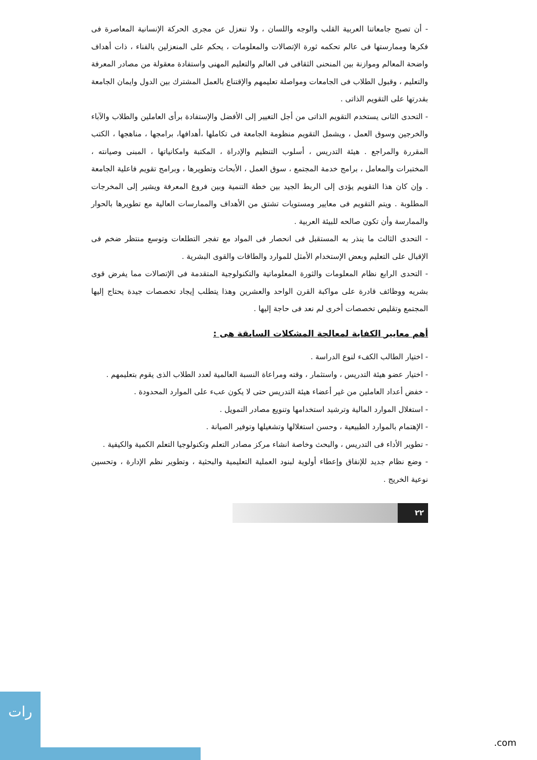- أن تصبح جامعاتنا العربية القلب والوجه واللسان ، ولا تنعزل عن مجرى الحركة الإنسانية المعاصرة فى فكرها وممارستها فى عالم تحكمه ثورة الإتصالات والمعلومات ، يحكم على المنعزلين بالفناء ، ذات أهداف واضحة المعالم وموازنة بين المنحنى الثقافى فى العالم والتعليم المهنى واستفادة معقولة من مصادر المعرفة والتعليم ، وقبول الطلاب فى الجامعات ومواصلة تعليمهم والإقتناع بالعمل المشترك بين الدول وايمان الجامعة بقدرتها على التقويم الذاتى .
- التحدى الثانى يستخدم التقويم الذاتى من أجل التغيير إلى الأفضل والإستفادة برأى العاملين والطلاب والآباء والخرجين وسوق العمل ، ويشمل التقويم منظومة الجامعة فى تكاملها ،أهدافها، برامجها ، مناهجها ، الكتب المقررة والمراجع . هيئة التدريس ، أسلوب التنظيم والإدراة ، المكتبة وامكانياتها ، المبنى وصيانته ، المختبرات والمعامل ، برامج خدمة المجتمع ، سوق العمل ، الأبحاث وتطويرها ، وبرامج تقويم فاعلية الجامعة . وإن كان هذا التقويم يؤدى إلى الربط الجيد بين خطة التنمية وبين فروع المعرفة ويشير إلى المخرجات المطلوبة . ويتم التقويم فى معايير ومستويات تشتق من الأهداف والممارسات العالية مع تطويرها بالحوار والممارسة وأن تكون صالحه للبيئة العربية .
- التحدى الثالث ما ينذر به المستقبل فى انحصار فى المواد مع تفجر التطلعات وتوسع منتظر ضخم فى الإقبال على التعليم وبعض الإستخدام الأمثل للموارد والطاقات والقوى البشرية .
- التحدى الرابع نظام المعلومات والثورة المعلوماتية والتكنولوجية المتقدمة فى الإتصالات مما يفرض قوى بشريه ووظائف قادرة على مواكبة القرن الواحد والعشرين وهذا يتطلب إيجاد تخصصات جيدة يحتاج إليها المجتمع وتقليص تخصصات أخرى لم نعد فى حاجة إليها .
أهم معايير الكفاية لمعالجة المشكلات السابقة هى :
- اختيار الطالب الكفء لنوع الدراسة .
- اختيار عضو هيئة التدريس ، واستثمار ، وقته ومراعاة النسبة العالمية لعدد الطلاب الذى يقوم بتعليمهم .
- خفض أعداد العاملين من غير أعضاء هيئة التدريس حتى لا يكون عبء على الموارد المحدودة .
- استغلال الموارد المالية وترشيد استخدامها وتنويع مصادر التمويل .
- الإهتمام بالموارد الطبيعية ، وحسن استغلالها وتشغيلها وتوفير الصيانة .
- تطوير الأداء فى التدريس ، والبحث وخاصة انشاء مركز مصادر التعلم وتكنولوجيا التعلم الكمية والكيفية .
- وضع نظام جديد للإنفاق وإعطاء أولوية لبنود العملية التعليمية والبحثية ، وتطوير نظم الإدارة ، وتحسين نوعية الخريج .
٢٢
رات
.com